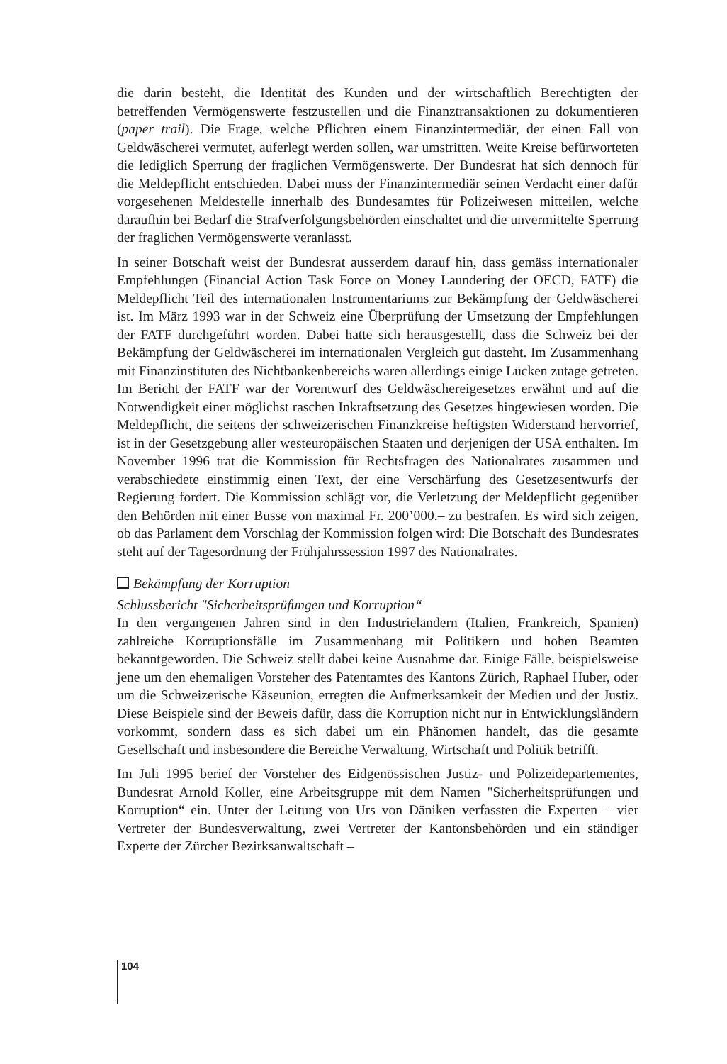die darin besteht, die Identität des Kunden und der wirtschaftlich Berechtigten der betreffenden Vermögenswerte festzustellen und die Finanztransaktionen zu dokumentieren (paper trail). Die Frage, welche Pflichten einem Finanzintermediär, der einen Fall von Geldwäscherei vermutet, auferlegt werden sollen, war umstritten. Weite Kreise befürworteten die lediglich Sperrung der fraglichen Vermögenswerte. Der Bundesrat hat sich dennoch für die Meldepflicht entschieden. Dabei muss der Finanzintermediär seinen Verdacht einer dafür vorgesehenen Meldestelle innerhalb des Bundesamtes für Polizeiwesen mitteilen, welche daraufhin bei Bedarf die Strafverfolgungsbehörden einschaltet und die unvermittelte Sperrung der fraglichen Vermögenswerte veranlasst.
In seiner Botschaft weist der Bundesrat ausserdem darauf hin, dass gemäss internationaler Empfehlungen (Financial Action Task Force on Money Laundering der OECD, FATF) die Meldepflicht Teil des internationalen Instrumentariums zur Bekämpfung der Geldwäscherei ist. Im März 1993 war in der Schweiz eine Überprüfung der Umsetzung der Empfehlungen der FATF durchgeführt worden. Dabei hatte sich herausgestellt, dass die Schweiz bei der Bekämpfung der Geldwäscherei im internationalen Vergleich gut dasteht. Im Zusammenhang mit Finanzinstituten des Nichtbankenbereichs waren allerdings einige Lücken zutage getreten. Im Bericht der FATF war der Vorentwurf des Geldwäschereigesetzes erwähnt und auf die Notwendigkeit einer möglichst raschen Inkraftsetzung des Gesetzes hingewiesen worden. Die Meldepflicht, die seitens der schweizerischen Finanzkreise heftigsten Widerstand hervorrief, ist in der Gesetzgebung aller westeuropäischen Staaten und derjenigen der USA enthalten. Im November 1996 trat die Kommission für Rechtsfragen des Nationalrates zusammen und verabschiedete einstimmig einen Text, der eine Verschärfung des Gesetzesentwurfs der Regierung fordert. Die Kommission schlägt vor, die Verletzung der Meldepflicht gegenüber den Behörden mit einer Busse von maximal Fr. 200’000.– zu bestrafen. Es wird sich zeigen, ob das Parlament dem Vorschlag der Kommission folgen wird: Die Botschaft des Bundesrates steht auf der Tagesordnung der Frühjahrssession 1997 des Nationalrates.
Bekämpfung der Korruption
Schlussbericht "Sicherheitsprüfungen und Korruption“
In den vergangenen Jahren sind in den Industrieländern (Italien, Frankreich, Spanien) zahlreiche Korruptionsfälle im Zusammenhang mit Politikern und hohen Beamten bekanntgeworden. Die Schweiz stellt dabei keine Ausnahme dar. Einige Fälle, beispielsweise jene um den ehemaligen Vorsteher des Patentamtes des Kantons Zürich, Raphael Huber, oder um die Schweizerische Käseunion, erregten die Aufmerksamkeit der Medien und der Justiz. Diese Beispiele sind der Beweis dafür, dass die Korruption nicht nur in Entwicklungsländern vorkommt, sondern dass es sich dabei um ein Phänomen handelt, das die gesamte Gesellschaft und insbesondere die Bereiche Verwaltung, Wirtschaft und Politik betrifft.
Im Juli 1995 berief der Vorsteher des Eidgenössischen Justiz- und Polizeidepartementes, Bundesrat Arnold Koller, eine Arbeitsgruppe mit dem Namen "Sicherheitsprüfungen und Korruption“ ein. Unter der Leitung von Urs von Däniken verfassten die Experten – vier Vertreter der Bundesverwaltung, zwei Vertreter der Kantonsbehörden und ein ständiger Experte der Zürcher Bezirksanwaltschaft –
104